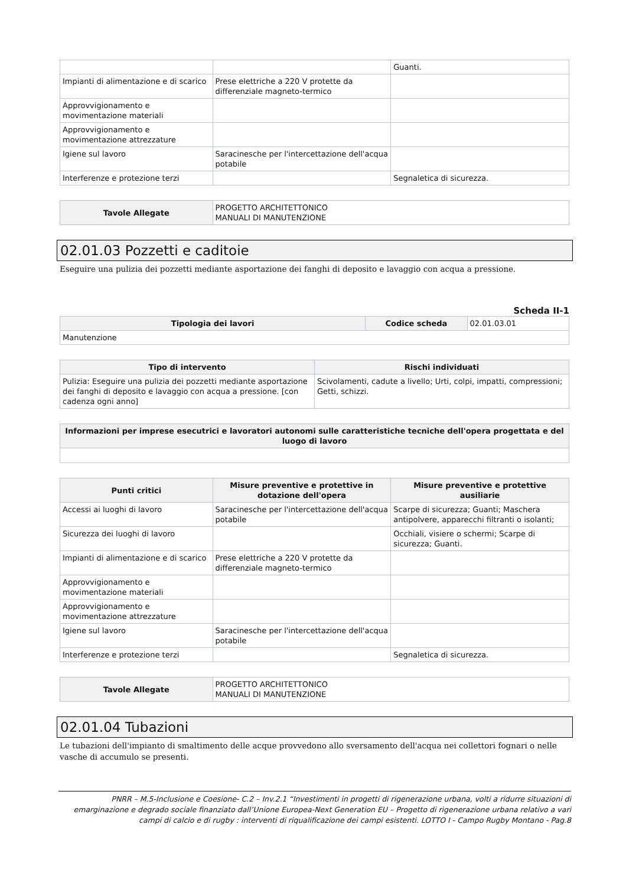| | | Guanti. |
| Impianti di alimentazione e di scarico | Prese elettriche a 220 V protette da differenziale magneto-termico | |
| Approvvigionamento e movimentazione materiali | | |
| Approvvigionamento e movimentazione attrezzature | | |
| Igiene sul lavoro | Saracinesche per l'intercettazione dell'acqua potabile | |
| Interferenze e protezione terzi | | Segnaletica di sicurezza. |
| Tavole Allegate | PROGETTO ARCHITETTONICO MANUALI DI MANUTENZIONE |
02.01.03 Pozzetti e caditoie
Eseguire una pulizia dei pozzetti mediante asportazione dei fanghi di deposito e lavaggio con acqua a pressione.
Scheda II-1
| Tipologia dei lavori | Codice scheda | 02.01.03.01 |
| Manutenzione | | |
| Tipo di intervento | Rischi individuati |
| --- | --- |
| Pulizia: Eseguire una pulizia dei pozzetti mediante asportazione dei fanghi di deposito e lavaggio con acqua a pressione. [con cadenza ogni anno] | Scivolamenti, cadute a livello; Urti, colpi, impatti, compressioni; Getti, schizzi. |
| Informazioni per imprese esecutrici e lavoratori autonomi sulle caratteristiche tecniche dell'opera progettata e del luogo di lavoro |
| --- |
| Punti critici | Misure preventive e protettive in dotazione dell'opera | Misure preventive e protettive ausiliarie |
| --- | --- | --- |
| Accessi ai luoghi di lavoro | Saracinesche per l'intercettazione dell'acqua potabile | Scarpe di sicurezza; Guanti; Maschera antipolvere, apparecchi filtranti o isolanti; |
| Sicurezza dei luoghi di lavoro | | Occhiali, visiere o schermi; Scarpe di sicurezza; Guanti. |
| Impianti di alimentazione e di scarico | Prese elettriche a 220 V protette da differenziale magneto-termico | |
| Approvvigionamento e movimentazione materiali | | |
| Approvvigionamento e movimentazione attrezzature | | |
| Igiene sul lavoro | Saracinesche per l'intercettazione dell'acqua potabile | |
| Interferenze e protezione terzi | | Segnaletica di sicurezza. |
| Tavole Allegate | PROGETTO ARCHITETTONICO MANUALI DI MANUTENZIONE |
02.01.04 Tubazioni
Le tubazioni dell'impianto di smaltimento delle acque provvedono allo sversamento dell'acqua nei collettori fognari o nelle vasche di accumulo se presenti.
PNRR – M.5-Inclusione e Coesione- C.2 – Inv.2.1 “Investimenti in progetti di rigenerazione urbana, volti a ridurre situazioni di emarginazione e degrado sociale finanziato dall’Unione Europea-Next Generation EU – Progetto di rigenerazione urbana relativo a vari campi di calcio e di rugby : interventi di riqualificazione dei campi esistenti. LOTTO I - Campo Rugby Montano - Pag.8